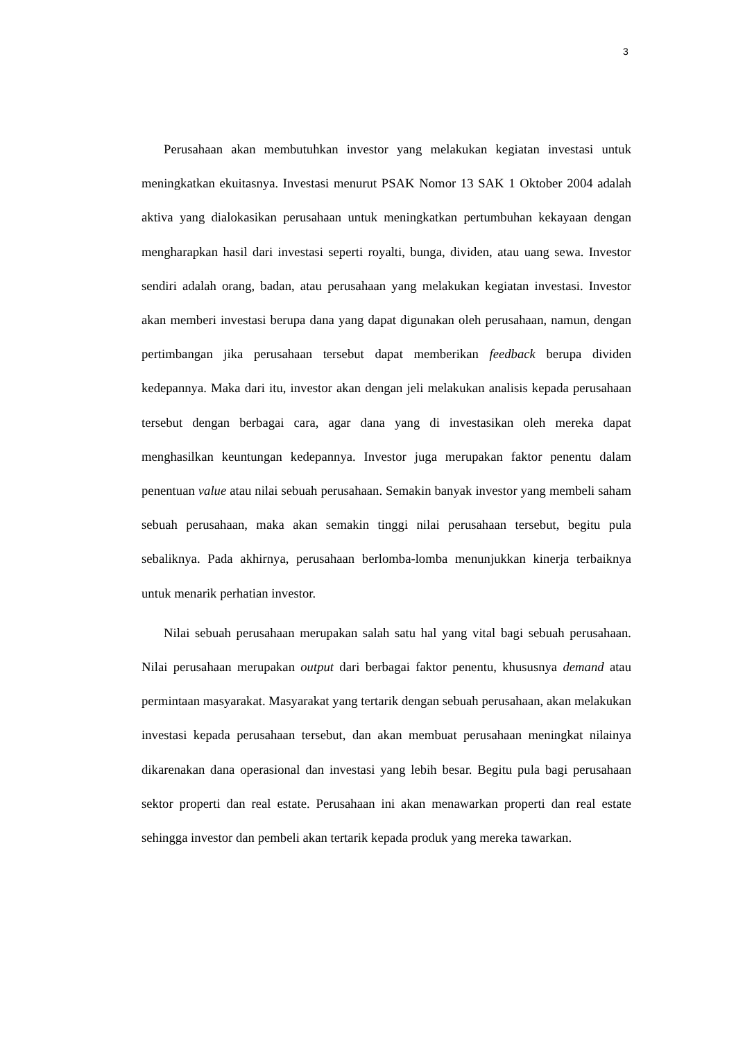3
Perusahaan akan membutuhkan investor yang melakukan kegiatan investasi untuk meningkatkan ekuitasnya. Investasi menurut PSAK Nomor 13 SAK 1 Oktober 2004 adalah aktiva yang dialokasikan perusahaan untuk meningkatkan pertumbuhan kekayaan dengan mengharapkan hasil dari investasi seperti royalti, bunga, dividen, atau uang sewa. Investor sendiri adalah orang, badan, atau perusahaan yang melakukan kegiatan investasi. Investor akan memberi investasi berupa dana yang dapat digunakan oleh perusahaan, namun, dengan pertimbangan jika perusahaan tersebut dapat memberikan feedback berupa dividen kedepannya. Maka dari itu, investor akan dengan jeli melakukan analisis kepada perusahaan tersebut dengan berbagai cara, agar dana yang di investasikan oleh mereka dapat menghasilkan keuntungan kedepannya. Investor juga merupakan faktor penentu dalam penentuan value atau nilai sebuah perusahaan. Semakin banyak investor yang membeli saham sebuah perusahaan, maka akan semakin tinggi nilai perusahaan tersebut, begitu pula sebaliknya. Pada akhirnya, perusahaan berlomba-lomba menunjukkan kinerja terbaiknya untuk menarik perhatian investor.
Nilai sebuah perusahaan merupakan salah satu hal yang vital bagi sebuah perusahaan. Nilai perusahaan merupakan output dari berbagai faktor penentu, khususnya demand atau permintaan masyarakat. Masyarakat yang tertarik dengan sebuah perusahaan, akan melakukan investasi kepada perusahaan tersebut, dan akan membuat perusahaan meningkat nilainya dikarenakan dana operasional dan investasi yang lebih besar. Begitu pula bagi perusahaan sektor properti dan real estate. Perusahaan ini akan menawarkan properti dan real estate sehingga investor dan pembeli akan tertarik kepada produk yang mereka tawarkan.